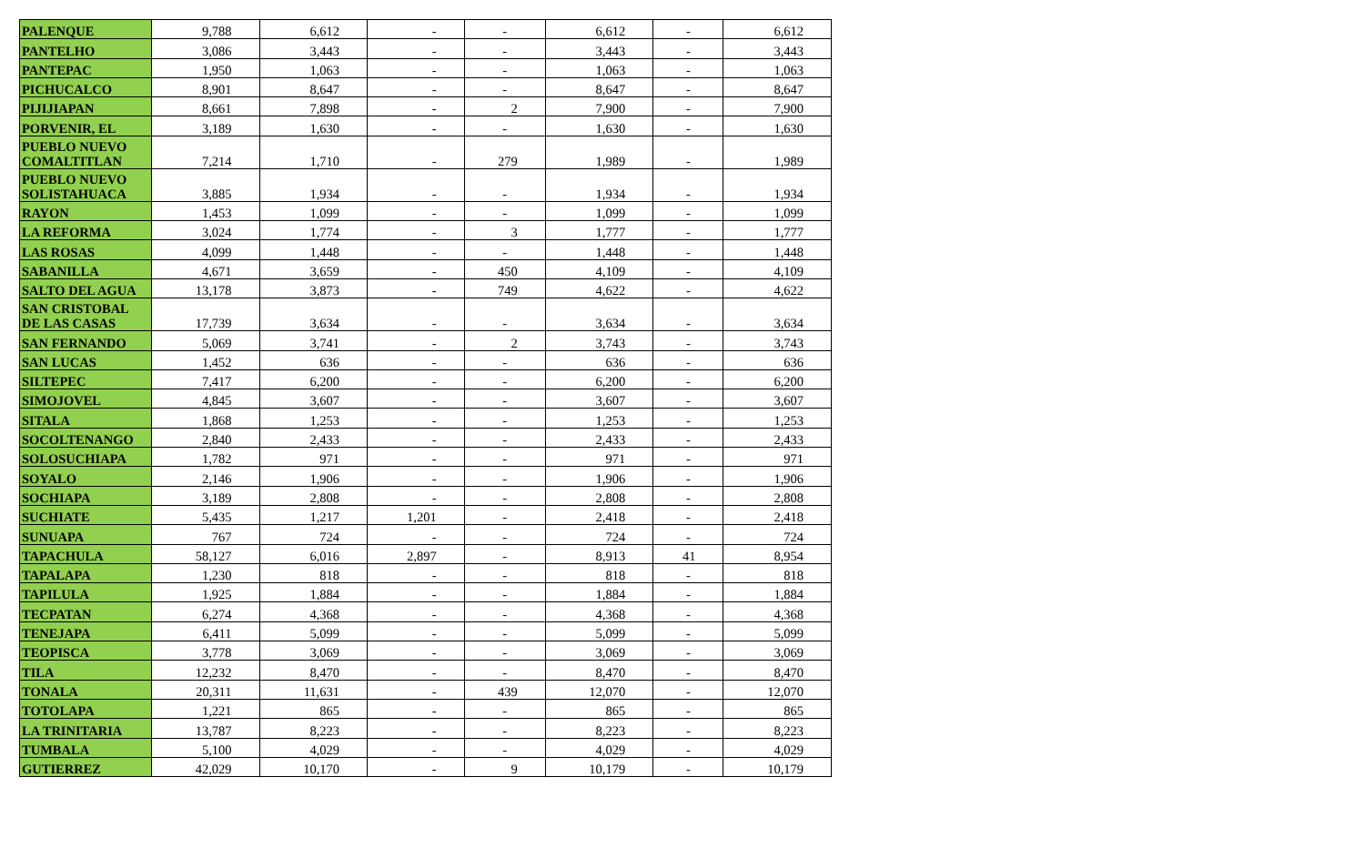| PALENQUE | 9,788 | 6,612 | - | - | 6,612 | - | 6,612 |
| PANTELHO | 3,086 | 3,443 | - | - | 3,443 | - | 3,443 |
| PANTEPAC | 1,950 | 1,063 | - | - | 1,063 | - | 1,063 |
| PICHUCALCO | 8,901 | 8,647 | - | - | 8,647 | - | 8,647 |
| PIJIJIAPAN | 8,661 | 7,898 | - | 2 | 7,900 | - | 7,900 |
| PORVENIR, EL | 3,189 | 1,630 | - | - | 1,630 | - | 1,630 |
| PUEBLO NUEVO COMALTITLAN | 7,214 | 1,710 | - | 279 | 1,989 | - | 1,989 |
| PUEBLO NUEVO SOLISTAHUACA | 3,885 | 1,934 | - | - | 1,934 | - | 1,934 |
| RAYON | 1,453 | 1,099 | - | - | 1,099 | - | 1,099 |
| LA REFORMA | 3,024 | 1,774 | - | 3 | 1,777 | - | 1,777 |
| LAS ROSAS | 4,099 | 1,448 | - | - | 1,448 | - | 1,448 |
| SABANILLA | 4,671 | 3,659 | - | 450 | 4,109 | - | 4,109 |
| SALTO DEL AGUA | 13,178 | 3,873 | - | 749 | 4,622 | - | 4,622 |
| SAN CRISTOBAL DE LAS CASAS | 17,739 | 3,634 | - | - | 3,634 | - | 3,634 |
| SAN FERNANDO | 5,069 | 3,741 | - | 2 | 3,743 | - | 3,743 |
| SAN LUCAS | 1,452 | 636 | - | - | 636 | - | 636 |
| SILTEPEC | 7,417 | 6,200 | - | - | 6,200 | - | 6,200 |
| SIMOJOVEL | 4,845 | 3,607 | - | - | 3,607 | - | 3,607 |
| SITALA | 1,868 | 1,253 | - | - | 1,253 | - | 1,253 |
| SOCOLTENANGO | 2,840 | 2,433 | - | - | 2,433 | - | 2,433 |
| SOLOSUCHIAPA | 1,782 | 971 | - | - | 971 | - | 971 |
| SOYALO | 2,146 | 1,906 | - | - | 1,906 | - | 1,906 |
| SOCHIAPA | 3,189 | 2,808 | - | - | 2,808 | - | 2,808 |
| SUCHIATE | 5,435 | 1,217 | 1,201 | - | 2,418 | - | 2,418 |
| SUNUAPA | 767 | 724 | - | - | 724 | - | 724 |
| TAPACHULA | 58,127 | 6,016 | 2,897 | - | 8,913 | 41 | 8,954 |
| TAPALAPA | 1,230 | 818 | - | - | 818 | - | 818 |
| TAPILULA | 1,925 | 1,884 | - | - | 1,884 | - | 1,884 |
| TECPATAN | 6,274 | 4,368 | - | - | 4,368 | - | 4,368 |
| TENEJAPA | 6,411 | 5,099 | - | - | 5,099 | - | 5,099 |
| TEOPISCA | 3,778 | 3,069 | - | - | 3,069 | - | 3,069 |
| TILA | 12,232 | 8,470 | - | - | 8,470 | - | 8,470 |
| TONALA | 20,311 | 11,631 | - | 439 | 12,070 | - | 12,070 |
| TOTOLAPA | 1,221 | 865 | - | - | 865 | - | 865 |
| LA TRINITARIA | 13,787 | 8,223 | - | - | 8,223 | - | 8,223 |
| TUMBALA | 5,100 | 4,029 | - | - | 4,029 | - | 4,029 |
| GUTIERREZ | 42,029 | 10,170 | - | 9 | 10,179 | - | 10,179 |